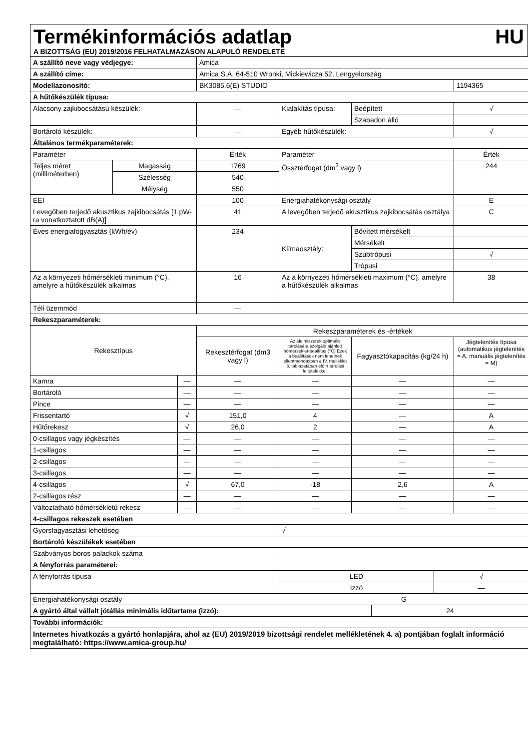Termékinformációs adatlap HU
A BIZOTTSÁG (EU) 2019/2016 FELHATALMAZÁSON ALAPULÓ RENDELETE
| A szállító neve vagy védjegye: | | | Amica | | | | | |
| A szállító címe: | | | Amica S.A. 64-510 Wronki, Mickiewicza 52, Lengyelország | | | | | |
| Modellazonosító: | | | BK3085.6(E) STUDIO | | | | | 1194365 |
| A hűtőkészülék típusa: | | | | | | | | |
| Alacsony zajkibocsátású készülék: | | | — | Kialakítás típusa: | Beépített | | | √ |
| | | | | | Szabadon álló | | | |
| Bortároló készülék: | | | — | Egyéb hűtőkészülék: | | | | √ |
| Általános termékparaméterek: | | | | | | | | |
| Paraméter | | | Érték | Paraméter | | | | Érték |
| Teljes méret (milliméterben) | Magasság | | 1769 | Össztérfogat (dm<sup>3</sup> vagy l) | | | | 244 |
| | Szélesség | | 540 | | | | | |
| | Mélység | | 550 | | | | | |
| EEI | | | 100 | Energiahatékonysági osztály | | | | E |
| Levegőben terjedő akusztikus zajkibocsátás [1 pW-ra vonatkoztatott dB(A)] | | | 41 | A levegőben terjedő akusztikus zajkibocsátás osztálya | | | | C |
| Éves energiafogyasztás (kWh/év) | | | 234 | Klímaosztály: | Bővített mérsékelt | | | |
| | | | | | Mérsékelt | | | |
| | | | | | Szubtrópusi | | | √ |
| | | | | | Trópusi | | | |
| Az a környezeti hőmérsékleti minimum (°C), amelyre a hűtőkészülék alkalmas | | | 16 | Az a környezeti hőmérsékleti maximum (°C), amelyre a hűtőkészülék alkalmas | | | | 38 |
| Téli üzemmód | | | — | | | | | |
| Rekeszparaméterek: | | | | | | | | |
| Rekesztípus | | | Rekeszparaméterek és -értékek | | | | | |
| | | | Rekesztérfogat (dm3 vagy l) | Az élelmiszerek optimális tárolására szolgáló ajánlott hőmérséklet-beállítás (°C) Ezek a beállítások nem lehetnek ellentmondásban a IV. melléklet 3. táblázatában előírt tárolási feltételekkel. | Fagyasztókapacitás (kg/24 h) | | | Jégtelenítés típusa (automatikus jégtelenítés = A, manuális jégtelenítés = M) |
| Kamra | | — | — | — | — | | | — |
| Bortároló | | — | — | — | — | | | — |
| Pince | | — | — | — | — | | | — |
| Frissentartó | | √ | 151,0 | 4 | — | | | A |
| Hűtőrekesz | | √ | 26,0 | 2 | — | | | A |
| 0-csillagos vagy jégkészítés | | — | — | — | — | | | — |
| 1-csillagos | | — | — | — | — | | | — |
| 2-csillagos | | — | — | — | — | | | — |
| 3-csillagos | | — | — | — | — | | | — |
| 4-csillagos | | √ | 67,0 | -18 | 2,6 | | | A |
| 2-csillagos rész | | — | — | — | — | | | — |
| Változtatható hőmérsékletű rekesz | | — | — | — | — | | | — |
| 4-csillagos rekeszek esetében | | | | | | | | |
| Gyorsfagyasztási lehetőség | | | | √ | | | | |
| Bortároló készülékek esetében | | | | | | | | |
| Szabványos boros palackok száma | | | | | | | | |
| A fényforrás paraméterei: | | | | | | | | |
| A fényforrás típusa | | | | LED | | | √ | |
| | | | | Izzó | | | — | |
| Energiahatékonysági osztály | | | | G | | | | |
| A gyártó által vállalt jótállás minimális időtartama (izzó): | | | | | | 24 | | |
| További információk: | | | | | | | | |
| Internetes hivatkozás a gyártó honlapjára, ahol az (EU) 2019/2019 bizottsági rendelet mellékletének 4. a) pontjában foglalt információ megtalálható: https://www.amica-group.hu/ | | | | | | | | |